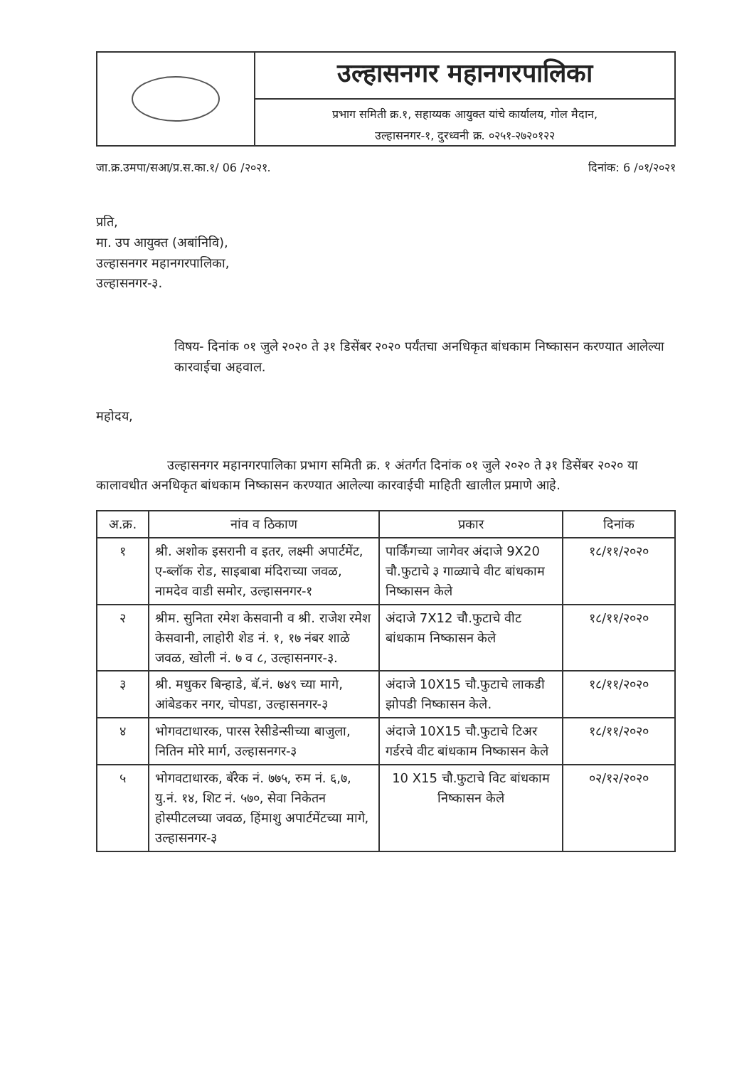उल्हासनगर महानगरपालिका
प्रभाग समिती क्र.१, सहाय्यक आयुक्त यांचे कार्यालय, गोल मैदान,
उल्हासनगर-१, दुरध्वनी क्र. ०२५१-२७२०१२२
जा.क्र.उमपा/सआ/प्र.स.का.१/ 06 /२०२१. दिनांक: 6 /०१/२०२१
प्रति,
मा. उप आयुक्त (अबांनिवि),
उल्हासनगर महानगरपालिका,
उल्हासनगर-३.
विषय- दिनांक ०१ जुले २०२० ते ३१ डिसेंबर २०२० पर्यंतचा अनधिकृत बांधकाम निष्कासन करण्यात आलेल्या कारवाईचा अहवाल.
महोदय,
उल्हासनगर महानगरपालिका प्रभाग समिती क्र. १ अंतर्गत दिनांक ०१ जुले २०२० ते ३१ डिसेंबर २०२० या कालावधीत अनधिकृत बांधकाम निष्कासन करण्यात आलेल्या कारवाईची माहिती खालील प्रमाणे आहे.
| अ.क्र. | नांव व ठिकाण | प्रकार | दिनांक |
| --- | --- | --- | --- |
| १ | श्री. अशोक इसरानी व इतर, लक्ष्मी अपार्टमेंट, ए-ब्लॉक रोड, साइबाबा मंदिराच्या जवळ, नामदेव वाडी समोर, उल्हासनगर-१ | पार्किंगच्या जागेवर अंदाजे 9X20 चौ.फुटाचे ३ गाळ्याचे वीट बांधकाम निष्कासन केले | १८/११/२०२० |
| २ | श्रीम. सुनिता रमेश केसवानी व श्री. राजेश रमेश केसवानी, लाहोरी शेड नं. १, १७ नंबर शाळे जवळ, खोली नं. ७ व ८, उल्हासनगर-३. | अंदाजे 7X12 चौ.फुटाचे वीट बांधकाम निष्कासन केले | १८/११/२०२० |
| ३ | श्री. मधुकर बिन्हाडे, बॅ.नं. ७४९ च्या मागे, आंबेडकर नगर, चोपडा, उल्हासनगर-३ | अंदाजे 10X15 चौ.फुटाचे लाकडी झोपडी निष्कासन केले. | १८/११/२०२० |
| ४ | भोगवटाधारक, पारस रेसीडेन्सीच्या बाजुला, नितिन मोरे मार्ग, उल्हासनगर-३ | अंदाजे 10X15 चौ.फुटाचे टिअर गर्डरचे वीट बांधकाम निष्कासन केले | १८/११/२०२० |
| ५ | भोगवटाधारक, बॅरेक नं. ७७५, रुम नं. ६,७, यु.नं. १४, शिट नं. ५७०, सेवा निकेतन होस्पीटलच्या जवळ, हिंमाशु अपार्टमेंटच्या मागे, उल्हासनगर-३ | 10 X15 चौ.फुटाचे विट बांधकाम निष्कासन केले | ०२/१२/२०२० |